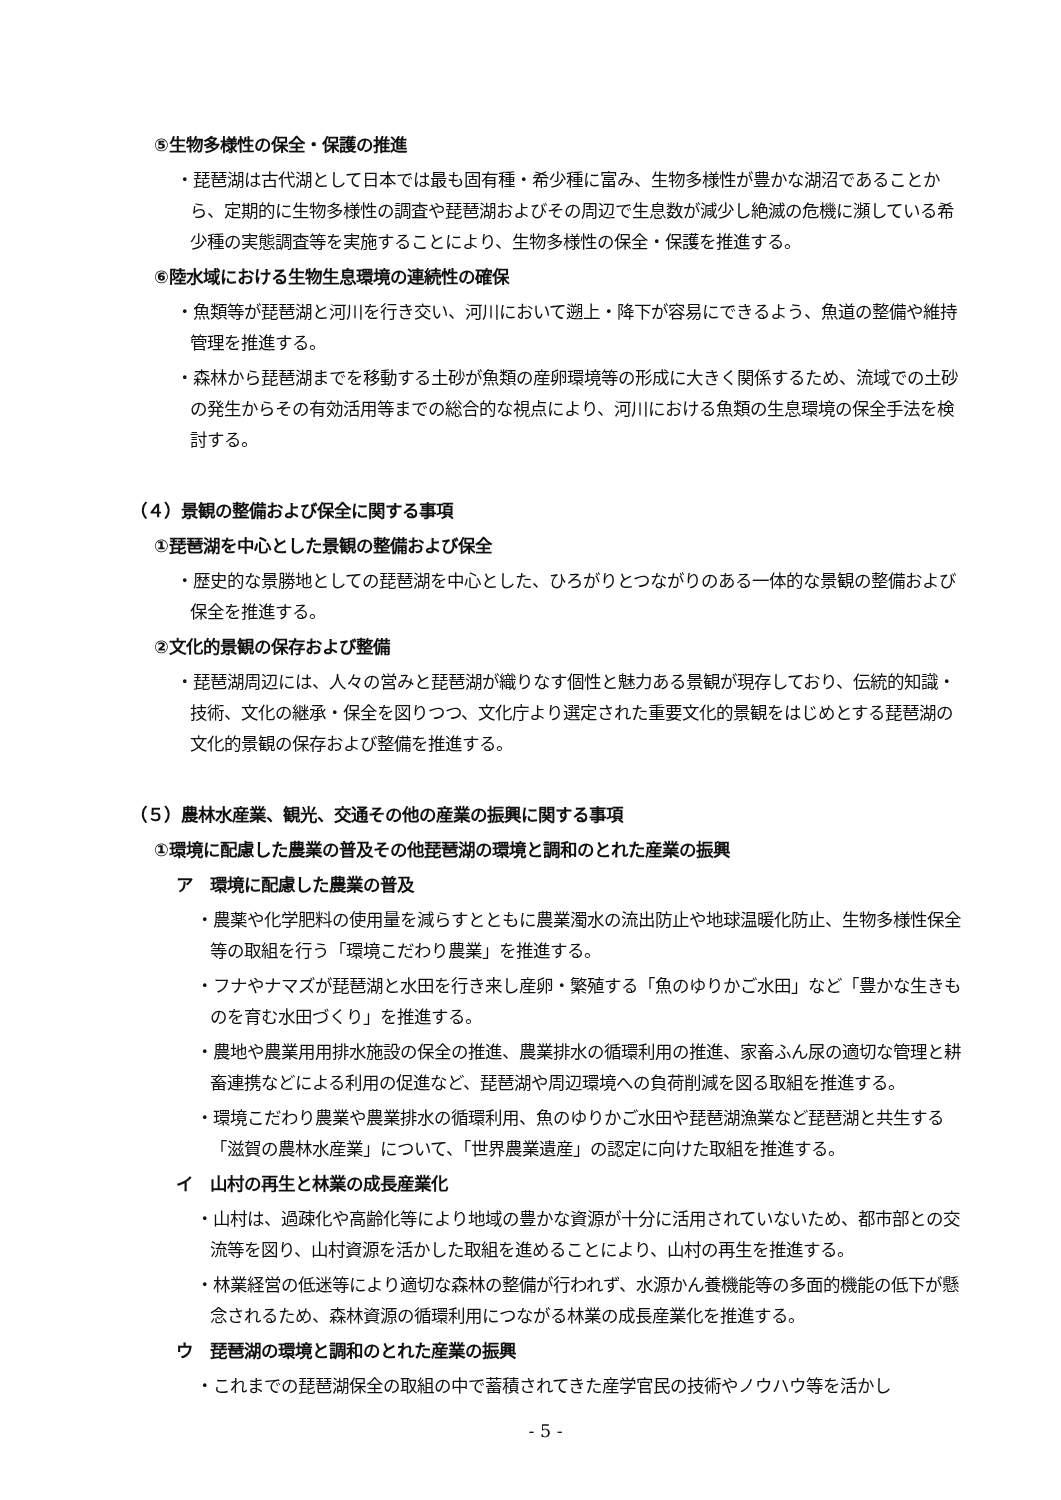⑤生物多様性の保全・保護の推進
・琵琶湖は古代湖として日本では最も固有種・希少種に富み、生物多様性が豊かな湖沼であることから、定期的に生物多様性の調査や琵琶湖およびその周辺で生息数が減少し絶滅の危機に瀕している希少種の実態調査等を実施することにより、生物多様性の保全・保護を推進する。
⑥陸水域における生物生息環境の連続性の確保
・魚類等が琵琶湖と河川を行き交い、河川において遡上・降下が容易にできるよう、魚道の整備や維持管理を推進する。
・森林から琵琶湖までを移動する土砂が魚類の産卵環境等の形成に大きく関係するため、流域での土砂の発生からその有効活用等までの総合的な視点により、河川における魚類の生息環境の保全手法を検討する。
（４）景観の整備および保全に関する事項
①琵琶湖を中心とした景観の整備および保全
・歴史的な景勝地としての琵琶湖を中心とした、ひろがりとつながりのある一体的な景観の整備および保全を推進する。
②文化的景観の保存および整備
・琵琶湖周辺には、人々の営みと琵琶湖が織りなす個性と魅力ある景観が現存しており、伝統的知識・技術、文化の継承・保全を図りつつ、文化庁より選定された重要文化的景観をはじめとする琵琶湖の文化的景観の保存および整備を推進する。
（５）農林水産業、観光、交通その他の産業の振興に関する事項
①環境に配慮した農業の普及その他琵琶湖の環境と調和のとれた産業の振興
ア　環境に配慮した農業の普及
・農薬や化学肥料の使用量を減らすとともに農業濁水の流出防止や地球温暖化防止、生物多様性保全等の取組を行う「環境こだわり農業」を推進する。
・フナやナマズが琵琶湖と水田を行き来し産卵・繁殖する「魚のゆりかご水田」など「豊かな生きものを育む水田づくり」を推進する。
・農地や農業用用排水施設の保全の推進、農業排水の循環利用の推進、家畜ふん尿の適切な管理と耕畜連携などによる利用の促進など、琵琶湖や周辺環境への負荷削減を図る取組を推進する。
・環境こだわり農業や農業排水の循環利用、魚のゆりかご水田や琵琶湖漁業など琵琶湖と共生する「滋賀の農林水産業」について、「世界農業遺産」の認定に向けた取組を推進する。
イ　山村の再生と林業の成長産業化
・山村は、過疎化や高齢化等により地域の豊かな資源が十分に活用されていないため、都市部との交流等を図り、山村資源を活かした取組を進めることにより、山村の再生を推進する。
・林業経営の低迷等により適切な森林の整備が行われず、水源かん養機能等の多面的機能の低下が懸念されるため、森林資源の循環利用につながる林業の成長産業化を推進する。
ウ　琵琶湖の環境と調和のとれた産業の振興
・これまでの琵琶湖保全の取組の中で蓄積されてきた産学官民の技術やノウハウ等を活かし
- 5 -